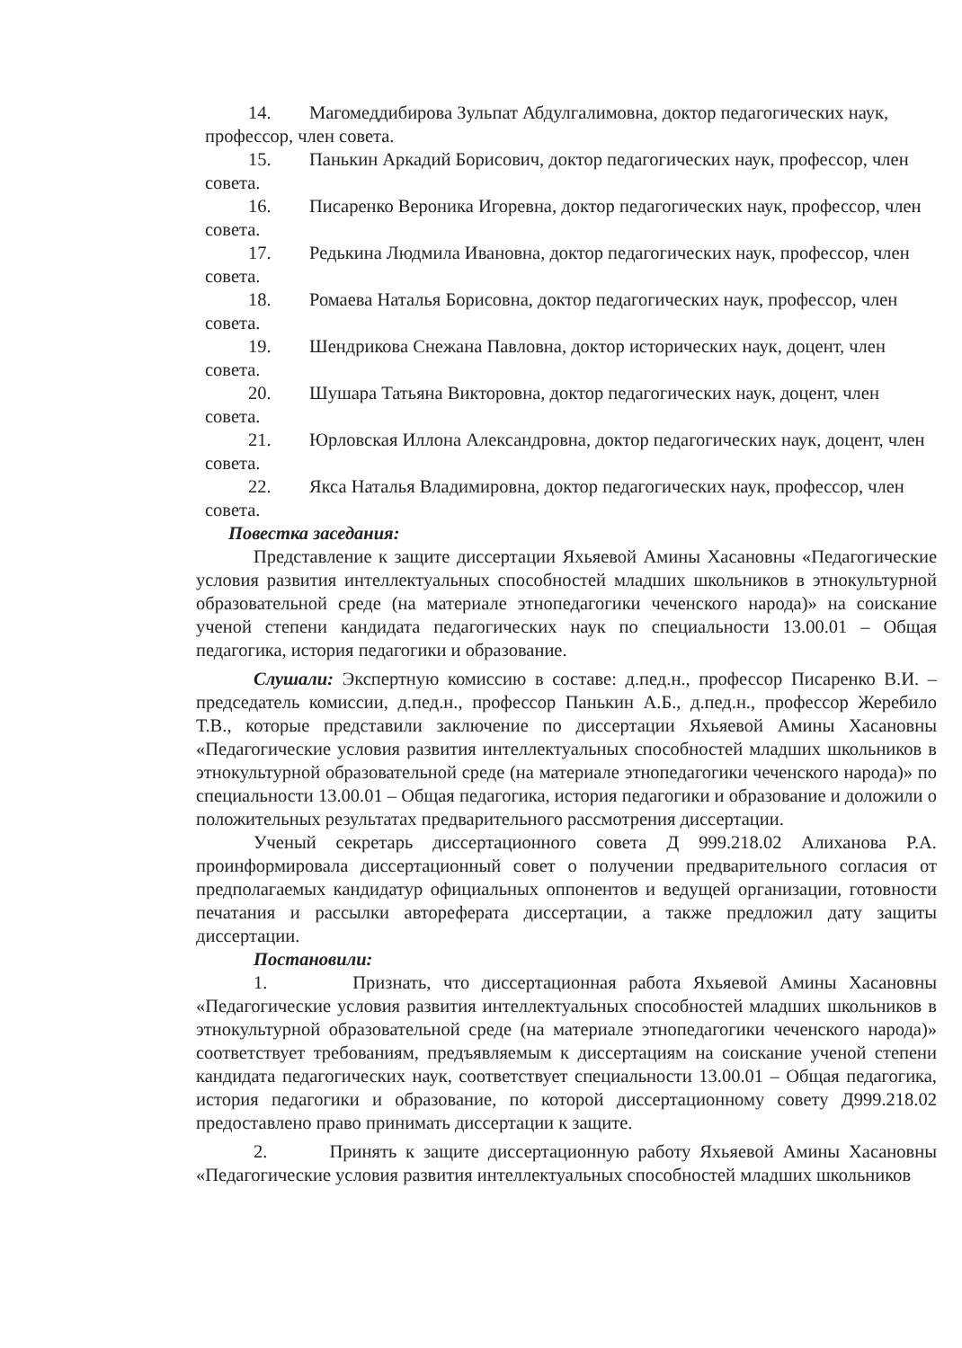14. Магомеддибирова Зульпат Абдулгалимовна, доктор педагогических наук, профессор, член совета.
15. Панькин Аркадий Борисович, доктор педагогических наук, профессор, член совета.
16. Писаренко Вероника Игоревна, доктор педагогических наук, профессор, член совета.
17. Редькина Людмила Ивановна, доктор педагогических наук, профессор, член совета.
18. Ромаева Наталья Борисовна, доктор педагогических наук, профессор, член совета.
19. Шендрикова Снежана Павловна, доктор исторических наук, доцент, член совета.
20. Шушара Татьяна Викторовна, доктор педагогических наук, доцент, член совета.
21. Юрловская Иллона Александровна, доктор педагогических наук, доцент, член совета.
22. Якса Наталья Владимировна, доктор педагогических наук, профессор, член совета.
Повестка заседания:
Представление к защите диссертации Яхьяевой Амины Хасановны «Педагогические условия развития интеллектуальных способностей младших школьников в этнокультурной образовательной среде (на материале этнопедагогики чеченского народа)» на соискание ученой степени кандидата педагогических наук по специальности 13.00.01 – Общая педагогика, история педагогики и образование.
Слушали: Экспертную комиссию в составе: д.пед.н., профессор Писаренко В.И. – председатель комиссии, д.пед.н., профессор Панькин А.Б., д.пед.н., профессор Жеребило Т.В., которые представили заключение по диссертации Яхьяевой Амины Хасановны «Педагогические условия развития интеллектуальных способностей младших школьников в этнокультурной образовательной среде (на материале этнопедагогики чеченского народа)» по специальности 13.00.01 – Общая педагогика, история педагогики и образование и доложили о положительных результатах предварительного рассмотрения диссертации.
Ученый секретарь диссертационного совета Д 999.218.02 Алиханова Р.А. проинформировала диссертационный совет о получении предварительного согласия от предполагаемых кандидатур официальных оппонентов и ведущей организации, готовности печатания и рассылки автореферата диссертации, а также предложил дату защиты диссертации.
Постановили:
1. Признать, что диссертационная работа Яхьяевой Амины Хасановны «Педагогические условия развития интеллектуальных способностей младших школьников в этнокультурной образовательной среде (на материале этнопедагогики чеченского народа)» соответствует требованиям, предъявляемым к диссертациям на соискание ученой степени кандидата педагогических наук, соответствует специальности 13.00.01 – Общая педагогика, история педагогики и образование, по которой диссертационному совету Д999.218.02 предоставлено право принимать диссертации к защите.
2. Принять к защите диссертационную работу Яхьяевой Амины Хасановны «Педагогические условия развития интеллектуальных способностей младших школьников